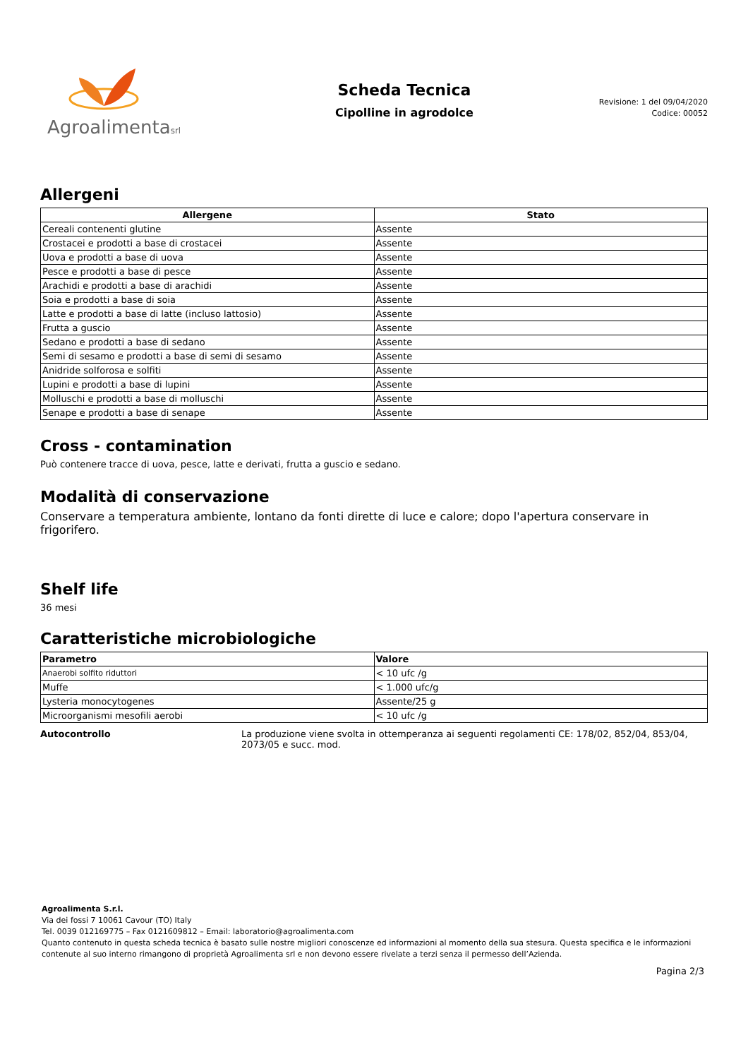Agroalimentasrl
Scheda Tecnica
Cipolline in agrodolce
Revisione: 1 del 09/04/2020
Codice: 00052
Allergeni
| Allergene | Stato |
| --- | --- |
| Cereali contenenti glutine | Assente |
| Crostacei e prodotti a base di crostacei | Assente |
| Uova e prodotti a base di uova | Assente |
| Pesce e prodotti a base di pesce | Assente |
| Arachidi e prodotti a base di arachidi | Assente |
| Soia e prodotti a base di soia | Assente |
| Latte e prodotti a base di latte (incluso lattosio) | Assente |
| Frutta a guscio | Assente |
| Sedano e prodotti a base di sedano | Assente |
| Semi di sesamo e prodotti a base di semi di sesamo | Assente |
| Anidride solforosa e solfiti | Assente |
| Lupini e prodotti a base di lupini | Assente |
| Molluschi e prodotti a base di molluschi | Assente |
| Senape e prodotti a base di senape | Assente |
Cross - contamination
Può contenere tracce di uova, pesce, latte e derivati, frutta a guscio e sedano.
Modalità di conservazione
Conservare a temperatura ambiente, lontano da fonti dirette di luce e calore; dopo l'apertura conservare in frigorifero.
Shelf life
36 mesi
Caratteristiche microbiologiche
| Parametro | Valore |
| --- | --- |
| Anaerobi solfito riduttori | < 10 ufc /g |
| Muffe | < 1.000 ufc/g |
| Lysteria monocytogenes | Assente/25 g |
| Microorganismi mesofili aerobi | < 10 ufc /g |
Autocontrollo La produzione viene svolta in ottemperanza ai seguenti regolamenti CE: 178/02, 852/04, 853/04, 2073/05 e succ. mod.
Agroalimenta S.r.l.
Via dei fossi 7 10061 Cavour (TO) Italy
Tel. 0039 012169775 – Fax 0121609812 – Email: laboratorio@agroalimenta.com
Quanto contenuto in questa scheda tecnica è basato sulle nostre migliori conoscenze ed informazioni al momento della sua stesura. Questa specifica e le informazioni contenute al suo interno rimangono di proprietà Agroalimenta srl e non devono essere rivelate a terzi senza il permesso dell’Azienda.
Pagina 2/3